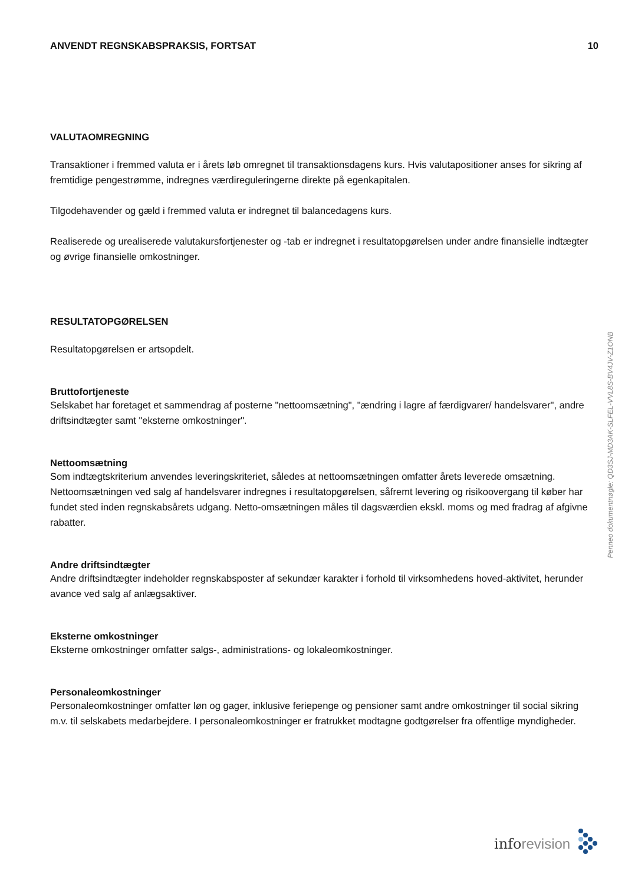ANVENDT REGNSKABSPRAKSIS, FORTSAT 10
VALUTAOMREGNING
Transaktioner i fremmed valuta er i årets løb omregnet til transaktionsdagens kurs. Hvis valutapositioner anses for sikring af fremtidige pengestrømme, indregnes værdireguleringerne direkte på egenkapitalen.
Tilgodehavender og gæld i fremmed valuta er indregnet til balancedagens kurs.
Realiserede og urealiserede valutakursfortjenester og -tab er indregnet i resultatopgørelsen under andre finansielle indtægter og øvrige finansielle omkostninger.
RESULTATOPGØRELSEN
Resultatopgørelsen er artsopdelt.
Bruttofortjeneste
Selskabet har foretaget et sammendrag af posterne "nettoomsætning", "ændring i lagre af færdigvarer/ handelsvarer", andre driftsindtægter samt "eksterne omkostninger".
Nettoomsætning
Som indtægtskriterium anvendes leveringskriteriet, således at nettoomsætningen omfatter årets leverede omsætning. Nettoomsætningen ved salg af handelsvarer indregnes i resultatopgørelsen, såfremt levering og risikoovergang til køber har fundet sted inden regnskabsårets udgang. Netto-omsætningen måles til dagsværdien ekskl. moms og med fradrag af afgivne rabatter.
Andre driftsindtægter
Andre driftsindtægter indeholder regnskabsposter af sekundær karakter i forhold til virksomhedens hoved-aktivitet, herunder avance ved salg af anlægsaktiver.
Eksterne omkostninger
Eksterne omkostninger omfatter salgs-, administrations- og lokaleomkostninger.
Personaleomkostninger
Personaleomkostninger omfatter løn og gager, inklusive feriepenge og pensioner samt andre omkostninger til social sikring m.v. til selskabets medarbejdere. I personaleomkostninger er fratrukket modtagne godtgørelser fra offentlige myndigheder.
Penneo dokumentnøgle: QD3SJ-MD3AK-SLFEL-VVL8S-BV4JV-Z1ONB
inforevision